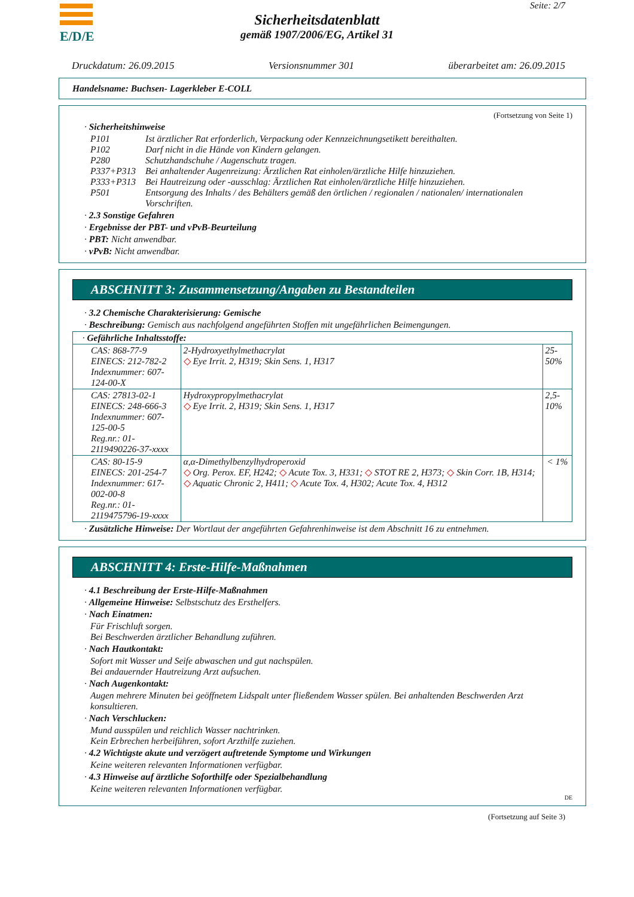E/D/E Seite: 2/7
Sicherheitsdatenblatt
gemäß 1907/2006/EG, Artikel 31
Druckdatum: 26.09.2015 Versionsnummer 301 überarbeitet am: 26.09.2015
Handelsname: Buchsen- Lagerkleber E-COLL
(Fortsetzung von Seite 1)
· Sicherheitshinweise
P101 Ist ärztlicher Rat erforderlich, Verpackung oder Kennzeichnungsetikett bereithalten.
P102 Darf nicht in die Hände von Kindern gelangen.
P280 Schutzhandschuhe / Augenschutz tragen.
P337+P313 Bei anhaltender Augenreizung: Ärztlichen Rat einholen/ärztliche Hilfe hinzuziehen.
P333+P313 Bei Hautreizung oder -ausschlag: Ärztlichen Rat einholen/ärztliche Hilfe hinzuziehen.
P501 Entsorgung des Inhalts / des Behälters gemäß den örtlichen / regionalen / nationalen/ internationalen Vorschriften.
· 2.3 Sonstige Gefahren
· Ergebnisse der PBT- und vPvB-Beurteilung
· PBT: Nicht anwendbar.
· vPvB: Nicht anwendbar.
ABSCHNITT 3: Zusammensetzung/Angaben zu Bestandteilen
· 3.2 Chemische Charakterisierung: Gemische
· Beschreibung: Gemisch aus nachfolgend angeführten Stoffen mit ungefährlichen Beimengungen.
| · Gefährliche Inhaltsstoffe: | | |
| CAS: 868-77-9 EINECS: 212-782-2 Indexnummer: 607-124-00-X | 2-Hydroxyethylmethacrylat ◇ Eye Irrit. 2, H319; Skin Sens. 1, H317 | 25-50% |
| CAS: 27813-02-1 EINECS: 248-666-3 Indexnummer: 607-125-00-5 Reg.nr.: 01-2119490226-37-xxxx | Hydroxypropylmethacrylat ◇ Eye Irrit. 2, H319; Skin Sens. 1, H317 | 2,5-10% |
| CAS: 80-15-9 EINECS: 201-254-7 Indexnummer: 617-002-00-8 Reg.nr.: 01-2119475796-19-xxxx | α,α-Dimethylbenzylhydroperoxid ◇ Org. Perox. EF, H242; ◇ Acute Tox. 3, H331; ◇ STOT RE 2, H373; ◇ Skin Corr. 1B, H314; ◇ Aquatic Chronic 2, H411; ◇ Acute Tox. 4, H302; Acute Tox. 4, H312 | < 1% |
· Zusätzliche Hinweise: Der Wortlaut der angeführten Gefahrenhinweise ist dem Abschnitt 16 zu entnehmen.
ABSCHNITT 4: Erste-Hilfe-Maßnahmen
· 4.1 Beschreibung der Erste-Hilfe-Maßnahmen
· Allgemeine Hinweise: Selbstschutz des Ersthelfers.
· Nach Einatmen:
Für Frischluft sorgen.
Bei Beschwerden ärztlicher Behandlung zuführen.
· Nach Hautkontakt:
Sofort mit Wasser und Seife abwaschen und gut nachspülen.
Bei andauernder Hautreizung Arzt aufsuchen.
· Nach Augenkontakt:
Augen mehrere Minuten bei geöffnetem Lidspalt unter fließendem Wasser spülen. Bei anhaltenden Beschwerden Arzt konsultieren.
· Nach Verschlucken:
Mund ausspülen und reichlich Wasser nachtrinken.
Kein Erbrechen herbeiführen, sofort Arzthilfe zuziehen.
· 4.2 Wichtigste akute und verzögert auftretende Symptome und Wirkungen
Keine weiteren relevanten Informationen verfügbar.
· 4.3 Hinweise auf ärztliche Soforthilfe oder Spezialbehandlung
Keine weiteren relevanten Informationen verfügbar.
DE
(Fortsetzung auf Seite 3)